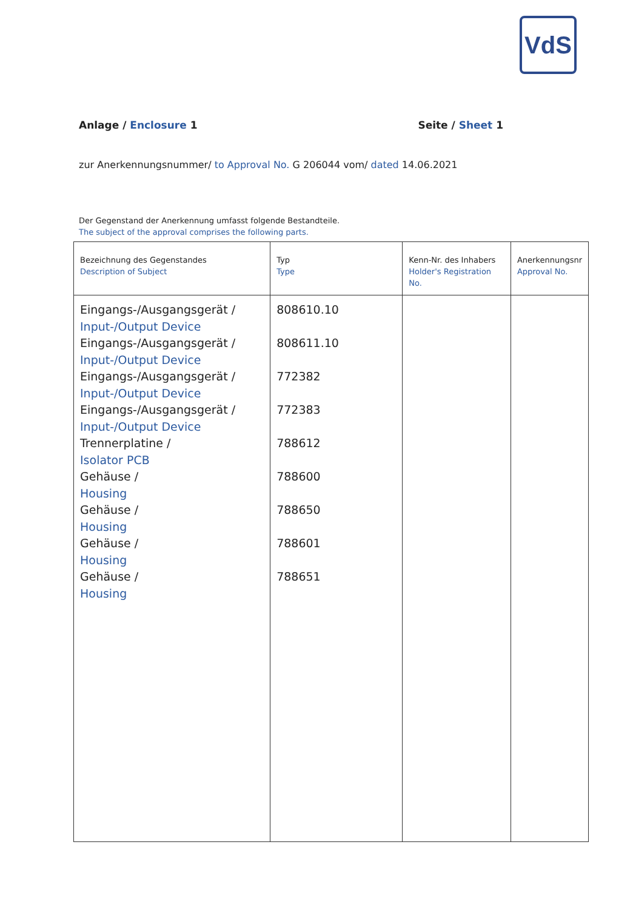VdS
Anlage / Enclosure 1 Seite / Sheet 1
zur Anerkennungsnummer/ to Approval No. G 206044 vom/ dated 14.06.2021
Der Gegenstand der Anerkennung umfasst folgende Bestandteile.
The subject of the approval comprises the following parts.
| Bezeichnung des Gegenstandes Description of Subject | Typ Type | Kenn-Nr. des Inhabers Holder's Registration No. | Anerkennungsnr Approval No. |
| --- | --- | --- | --- |
| Eingangs-/Ausgangsgerät / Input-/Output Device Eingangs-/Ausgangsgerät / Input-/Output Device Eingangs-/Ausgangsgerät / Input-/Output Device Eingangs-/Ausgangsgerät / Input-/Output Device Trennerplatine / Isolator PCB Gehäuse / Housing Gehäuse / Housing Gehäuse / Housing Gehäuse / Housing | 808610.10 808611.10 772382 772383 788612 788600 788650 788601 788651 | | |